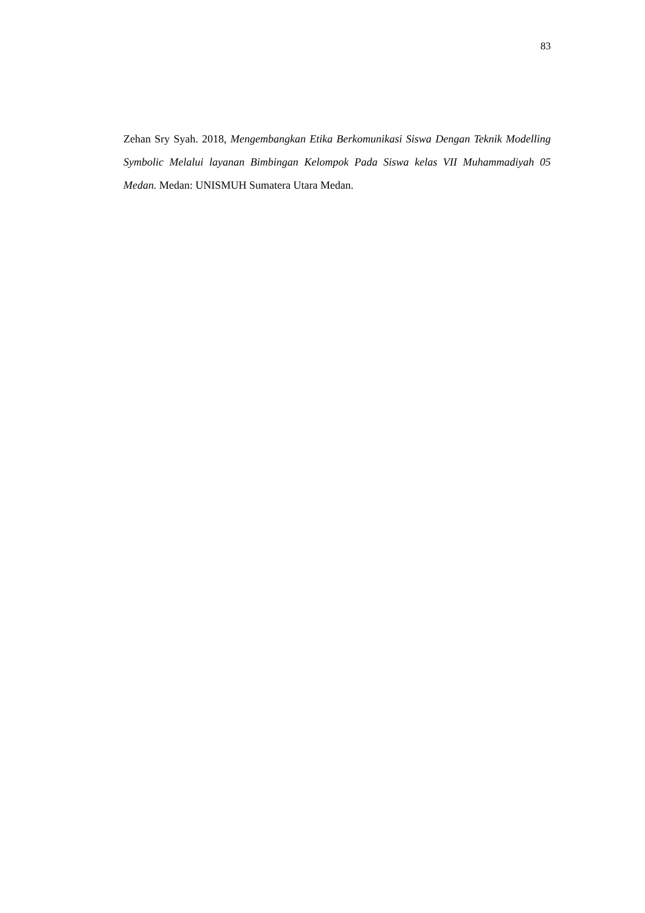83
Zehan Sry Syah. 2018, Mengembangkan Etika Berkomunikasi Siswa Dengan Teknik Modelling Symbolic Melalui layanan Bimbingan Kelompok Pada Siswa kelas VII Muhammadiyah 05 Medan. Medan: UNISMUH Sumatera Utara Medan.